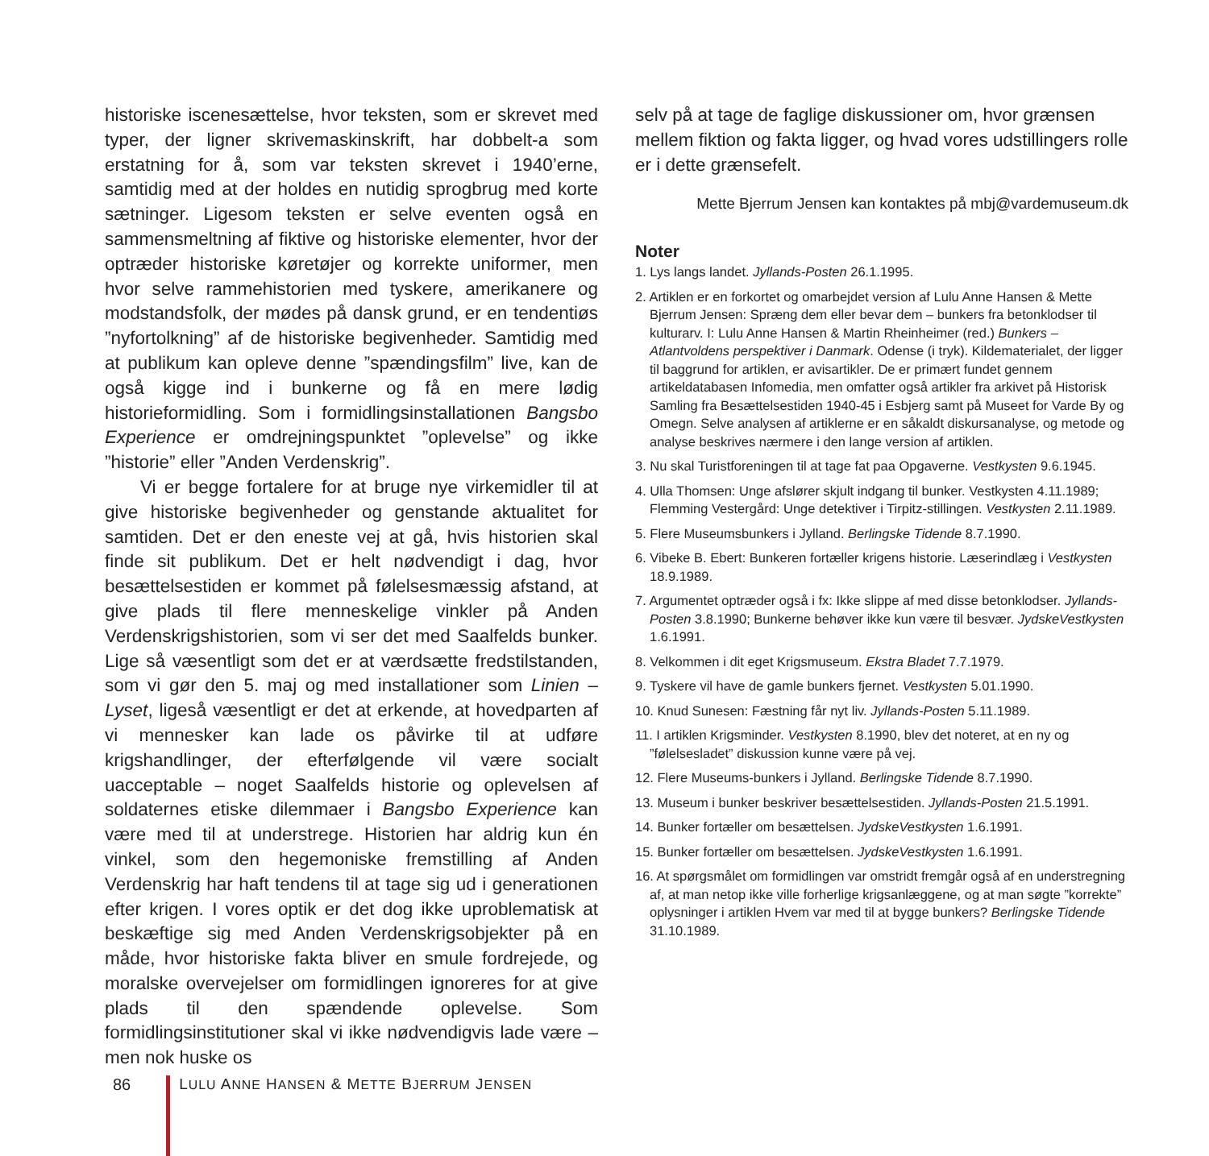historiske iscenesættelse, hvor teksten, som er skrevet med typer, der ligner skrivemaskinskrift, har dobbelt-a som erstatning for å, som var teksten skrevet i 1940’erne, samtidig med at der holdes en nutidig sprogbrug med korte sætninger. Ligesom teksten er selve eventen også en sammensmeltning af fiktive og historiske elementer, hvor der optræder historiske køretøjer og korrekte uniformer, men hvor selve rammehistorien med tyskere, amerikanere og modstandsfolk, der mødes på dansk grund, er en tendentiøs ”nyfortolkning” af de historiske begivenheder. Samtidig med at publikum kan opleve denne ”spændingsfilm” live, kan de også kigge ind i bunkerne og få en mere lødig historieformidling. Som i formidlingsinstallationen Bangsbo Experience er omdrejningspunktet ”oplevelse” og ikke ”historie” eller ”Anden Verdenskrig”.
Vi er begge fortalere for at bruge nye virkemidler til at give historiske begivenheder og genstande aktualitet for samtiden. Det er den eneste vej at gå, hvis historien skal finde sit publikum. Det er helt nødvendigt i dag, hvor besættelsestiden er kommet på følelsesmæssig afstand, at give plads til flere menneskelige vinkler på Anden Verdenskrigshistorien, som vi ser det med Saalfelds bunker. Lige så væsentligt som det er at værdsætte fredstilstanden, som vi gør den 5. maj og med installationer som Linien – Lyset, ligeså væsentligt er det at erkende, at hovedparten af vi mennesker kan lade os påvirke til at udføre krigshandlinger, der efterfølgende vil være socialt uacceptable – noget Saalfelds historie og oplevelsen af soldaternes etiske dilemmaer i Bangsbo Experience kan være med til at understrege. Historien har aldrig kun én vinkel, som den hegemoniske fremstilling af Anden Verdenskrig har haft tendens til at tage sig ud i generationen efter krigen. I vores optik er det dog ikke uproblematisk at beskæftige sig med Anden Verdenskrigsobjekter på en måde, hvor historiske fakta bliver en smule fordrejede, og moralske overvejelser om formidlingen ignoreres for at give plads til den spændende oplevelse. Som formidlingsinstitutioner skal vi ikke nødvendigvis lade være – men nok huske os
selv på at tage de faglige diskussioner om, hvor grænsen mellem fiktion og fakta ligger, og hvad vores udstillingers rolle er i dette grænsefelt.
Mette Bjerrum Jensen kan kontaktes på mbj@vardemuseum.dk
Noter
1. Lys langs landet. Jyllands-Posten 26.1.1995.
2. Artiklen er en forkortet og omarbejdet version af Lulu Anne Hansen & Mette Bjerrum Jensen: Spræng dem eller bevar dem – bunkers fra betonklodser til kulturarv. I: Lulu Anne Hansen & Martin Rheinheimer (red.) Bunkers – Atlantvoldens perspektiver i Danmark. Odense (i tryk). Kildematerialet, der ligger til baggrund for artiklen, er avisartikler. De er primært fundet gennem artikeldatabasen Infomedia, men omfatter også artikler fra arkivet på Historisk Samling fra Besættelsestiden 1940-45 i Esbjerg samt på Museet for Varde By og Omegn. Selve analysen af artiklerne er en såkaldt diskursanalyse, og metode og analyse beskrives nærmere i den lange version af artiklen.
3. Nu skal Turistforeningen til at tage fat paa Opgaverne. Vestkysten 9.6.1945.
4. Ulla Thomsen: Unge afslører skjult indgang til bunker. Vestkysten 4.11.1989; Flemming Vestergård: Unge detektiver i Tirpitz-stillingen. Vestkysten 2.11.1989.
5. Flere Museumsbunkers i Jylland. Berlingske Tidende 8.7.1990.
6. Vibeke B. Ebert: Bunkeren fortæller krigens historie. Læserindlæg i Vestkysten 18.9.1989.
7. Argumentet optræder også i fx: Ikke slippe af med disse betonklodser. Jyllands-Posten 3.8.1990; Bunkerne behøver ikke kun være til besvær. JydskeVestkysten 1.6.1991.
8. Velkommen i dit eget Krigsmuseum. Ekstra Bladet 7.7.1979.
9. Tyskere vil have de gamle bunkers fjernet. Vestkysten 5.01.1990.
10. Knud Sunesen: Fæstning får nyt liv. Jyllands-Posten 5.11.1989.
11. I artiklen Krigsminder. Vestkysten 8.1990, blev det noteret, at en ny og ”følelsesladet” diskussion kunne være på vej.
12. Flere Museums-bunkers i Jylland. Berlingske Tidende 8.7.1990.
13. Museum i bunker beskriver besættelsestiden. Jyllands-Posten 21.5.1991.
14. Bunker fortæller om besættelsen. JydskeVestkysten 1.6.1991.
15. Bunker fortæller om besættelsen. JydskeVestkysten 1.6.1991.
16. At spørgsmålet om formidlingen var omstridt fremgår også af en understregning af, at man netop ikke ville forherlige krigsanlæggene, og at man søgte ”korrekte” oplysninger i artiklen Hvem var med til at bygge bunkers? Berlingske Tidende 31.10.1989.
86 LULU ANNE HANSEN & METTE BJERRUM JENSEN